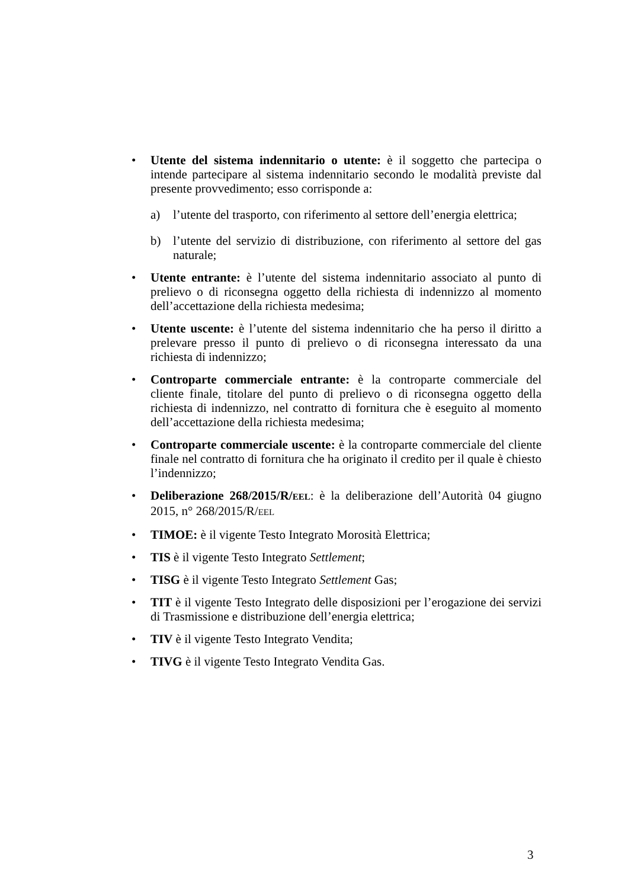• Utente del sistema indennitario o utente: è il soggetto che partecipa o intende partecipare al sistema indennitario secondo le modalità previste dal presente provvedimento; esso corrisponde a:
a) l’utente del trasporto, con riferimento al settore dell’energia elettrica;
b) l’utente del servizio di distribuzione, con riferimento al settore del gas naturale;
• Utente entrante: è l’utente del sistema indennitario associato al punto di prelievo o di riconsegna oggetto della richiesta di indennizzo al momento dell’accettazione della richiesta medesima;
• Utente uscente: è l’utente del sistema indennitario che ha perso il diritto a prelevare presso il punto di prelievo o di riconsegna interessato da una richiesta di indennizzo;
• Controparte commerciale entrante: è la controparte commerciale del cliente finale, titolare del punto di prelievo o di riconsegna oggetto della richiesta di indennizzo, nel contratto di fornitura che è eseguito al momento dell’accettazione della richiesta medesima;
• Controparte commerciale uscente: è la controparte commerciale del cliente finale nel contratto di fornitura che ha originato il credito per il quale è chiesto l’indennizzo;
• Deliberazione 268/2015/R/EEL: è la deliberazione dell’Autorità 04 giugno 2015, n° 268/2015/R/EEL
• TIMOE: è il vigente Testo Integrato Morosità Elettrica;
• TIS è il vigente Testo Integrato Settlement;
• TISG è il vigente Testo Integrato Settlement Gas;
• TIT è il vigente Testo Integrato delle disposizioni per l’erogazione dei servizi di Trasmissione e distribuzione dell’energia elettrica;
• TIV è il vigente Testo Integrato Vendita;
• TIVG è il vigente Testo Integrato Vendita Gas.
3